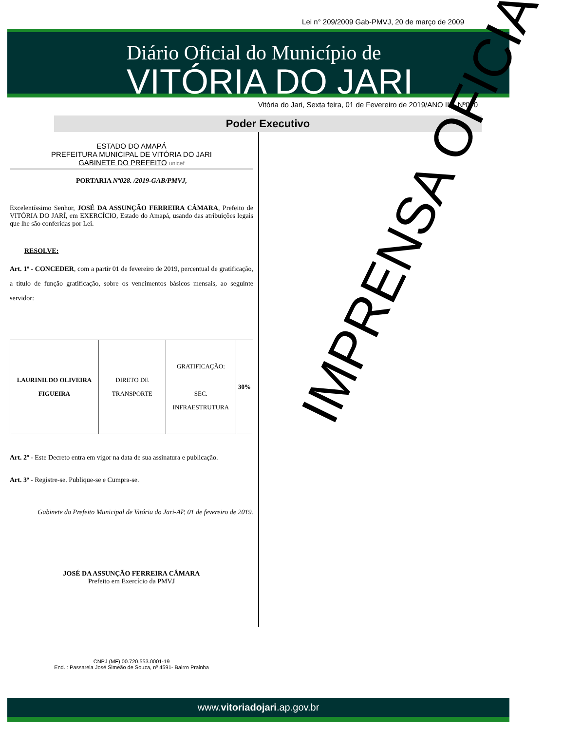Lei n° 209/2009 Gab-PMVJ, 20 de março de 2009
Diário Oficial do Município de
VITÓRIA DO JARI
Vitória do Jari, Sexta feira, 01 de Fevereiro de 2019/ANO III - Nº020
Poder Executivo
ESTADO DO AMAPÁ
PREFEITURA MUNICIPAL DE VITÓRIA DO JARI
GABINETE DO PREFEITO unicef
PORTARIA Nº028. /2019-GAB/PMVJ,
Excelentíssimo Senhor, JOSÉ DA ASSUNÇÃO FERREIRA CÂMARA, Prefeito de VITÓRIA DO JARÍ, em EXERCÍCIO, Estado do Amapá, usando das atribuições legais que lhe são conferidas por Lei.
RESOLVE:
Art. 1º - CONCEDER, com a partir 01 de fevereiro de 2019, percentual de gratificação, a título de função gratificação, sobre os vencimentos básicos mensais, ao seguinte servidor:
| LAURINILDO OLIVEIRA FIGUEIRA | DIRETO DE TRANSPORTE | GRATIFICAÇÃO: SEC. INFRAESTRUTURA | 30% |
Art. 2º - Este Decreto entra em vigor na data de sua assinatura e publicação.
Art. 3º - Registre-se. Publique-se e Cumpra-se.
Gabinete do Prefeito Municipal de Vitória do Jari-AP, 01 de fevereiro de 2019.
JOSÉ DA ASSUNÇÃO FERREIRA CÂMARA
Prefeito em Exercício da PMVJ
CNPJ (MF) 00.720.553.0001-19
End. : Passarela José Simeão de Souza, nº 4591- Bairro Prainha
IMPRENSA OFICIAL
www.vitoriadojari.ap.gov.br